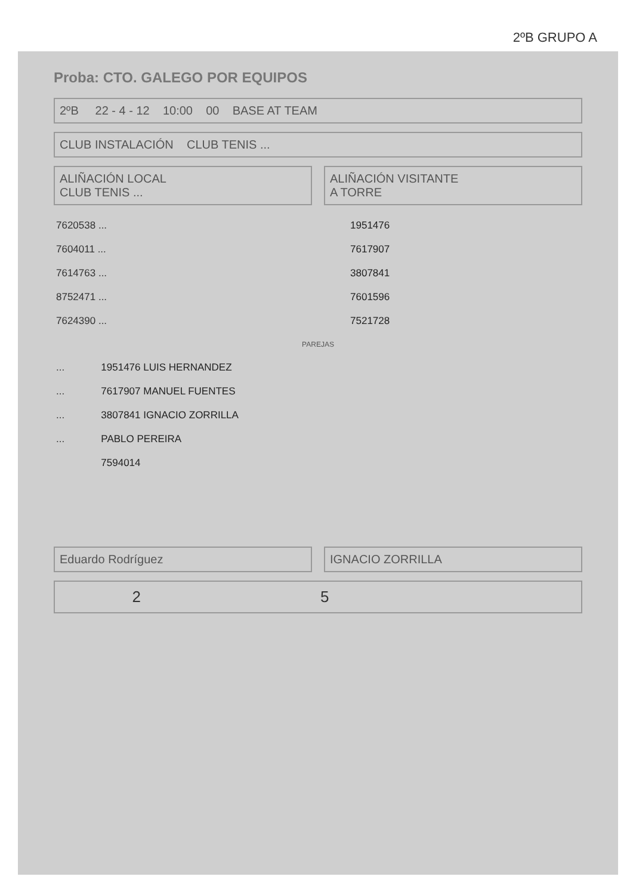2ºB GRUPO A
Proba: CTO. GALEGO POR EQUIPOS
2ºB 22 - 4 - 12 10:00 00 BASE AT TEAM
CLUB INSTALACIÓN CLUB TENIS ...
ALIÑACIÓN LOCAL
CLUB TENIS ...
ALIÑACIÓN VISITANTE
A TORRE
| 7620538 ... | 1951476 |
| 7604011 ... | 7617907 |
| 7614763 ... | 3807841 |
| 8752471 ... | 7601596 |
| 7624390 ... | 7521728 |
PAREJAS
| ... | 1951476 LUIS HERNANDEZ |
| ... | 7617907 MANUEL FUENTES |
| ... | 3807841 IGNACIO ZORRILLA |
| ... | PABLO PEREIRA |
| | 7594014 |
Eduardo Rodríguez IGNACIO ZORRILLA
| | 2 | 5 | |